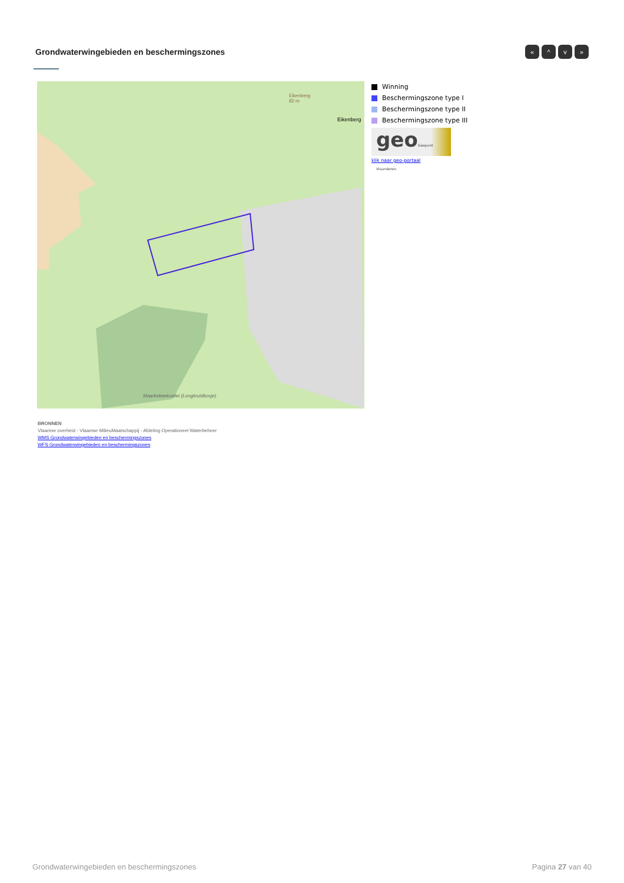Grondwaterwingebieden en beschermingszones
« ^ v »
Eikenberg
82 m
Maarkebeekvallei (Longkruidbosje)
Eikenberg
Winning
Beschermingszone type I
Beschermingszone type II
Beschermingszone type III
geoGeopunt Vlaanderen
klik naar geo-portaal
BRONNEN
Vlaamse overheid - Vlaamse MilieuMaatschappij - Afdeling Operationeel Waterbeheer
WMS Grondwaterwingebieden en beschermingszones
WFS Grondwaterwingebieden en beschermingszones
Grondwaterwingebieden en beschermingszones Pagina 27 van 40